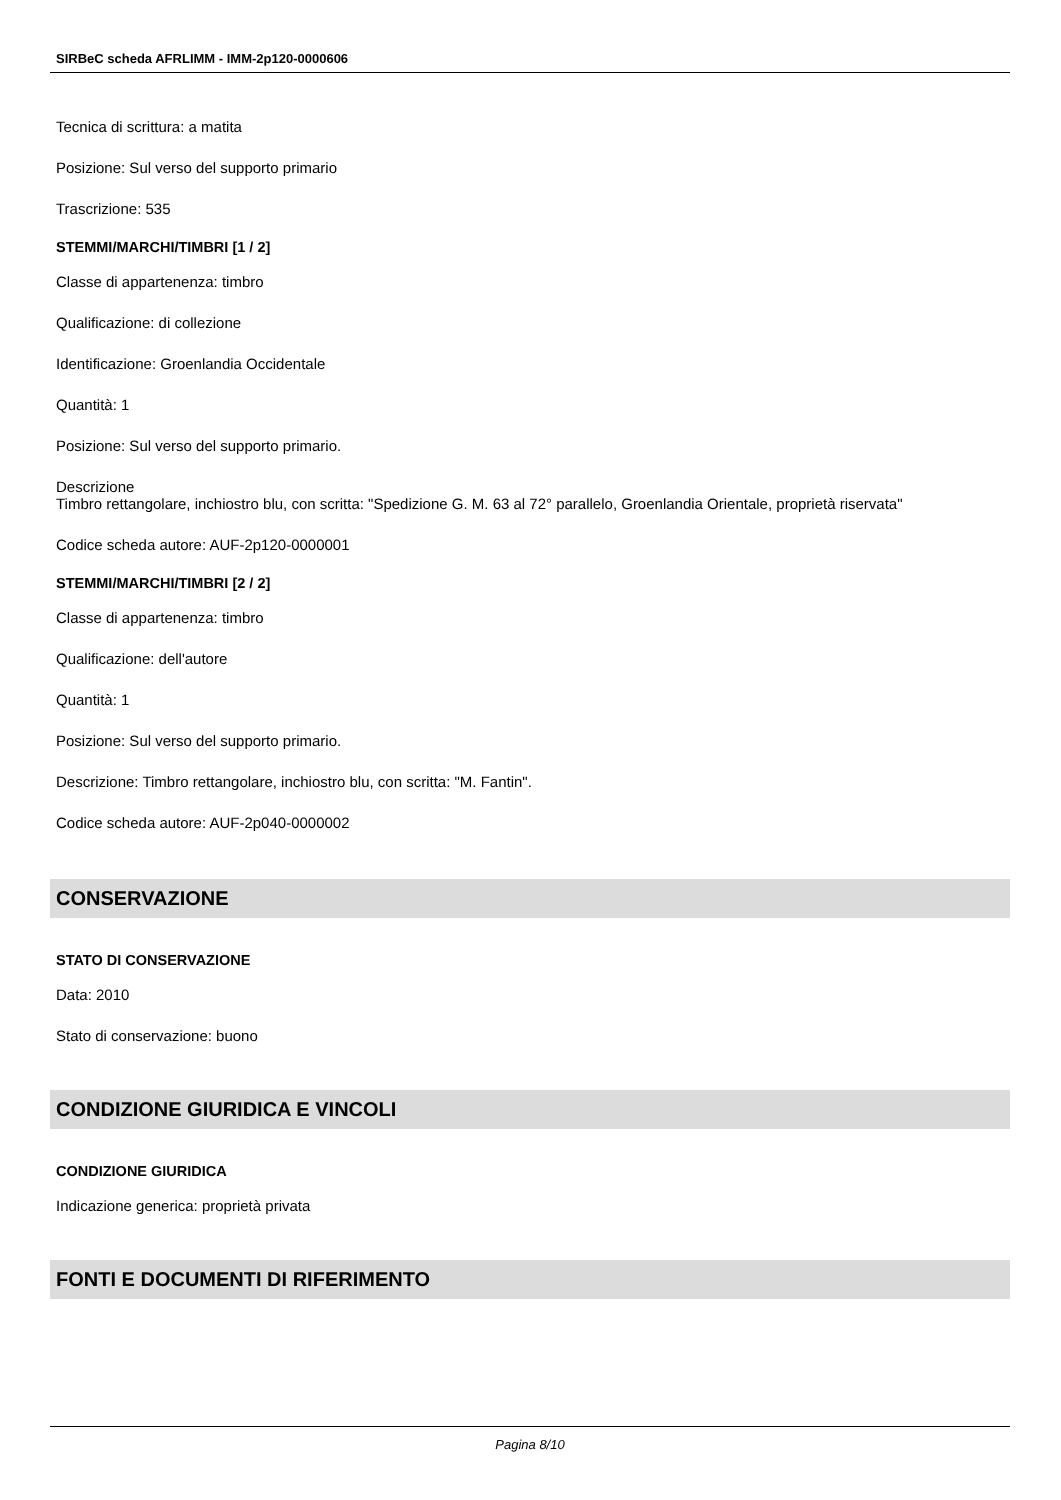SIRBeC scheda AFRLIMM - IMM-2p120-0000606
Tecnica di scrittura: a matita
Posizione: Sul verso del supporto primario
Trascrizione: 535
STEMMI/MARCHI/TIMBRI [1 / 2]
Classe di appartenenza: timbro
Qualificazione: di collezione
Identificazione: Groenlandia Occidentale
Quantità: 1
Posizione: Sul verso del supporto primario.
Descrizione
Timbro rettangolare, inchiostro blu, con scritta: "Spedizione G. M. 63 al 72° parallelo, Groenlandia Orientale, proprietà riservata"
Codice scheda autore: AUF-2p120-0000001
STEMMI/MARCHI/TIMBRI [2 / 2]
Classe di appartenenza: timbro
Qualificazione: dell'autore
Quantità: 1
Posizione: Sul verso del supporto primario.
Descrizione: Timbro rettangolare, inchiostro blu, con scritta: "M. Fantin".
Codice scheda autore: AUF-2p040-0000002
CONSERVAZIONE
STATO DI CONSERVAZIONE
Data: 2010
Stato di conservazione: buono
CONDIZIONE GIURIDICA E VINCOLI
CONDIZIONE GIURIDICA
Indicazione generica: proprietà privata
FONTI E DOCUMENTI DI RIFERIMENTO
Pagina 8/10